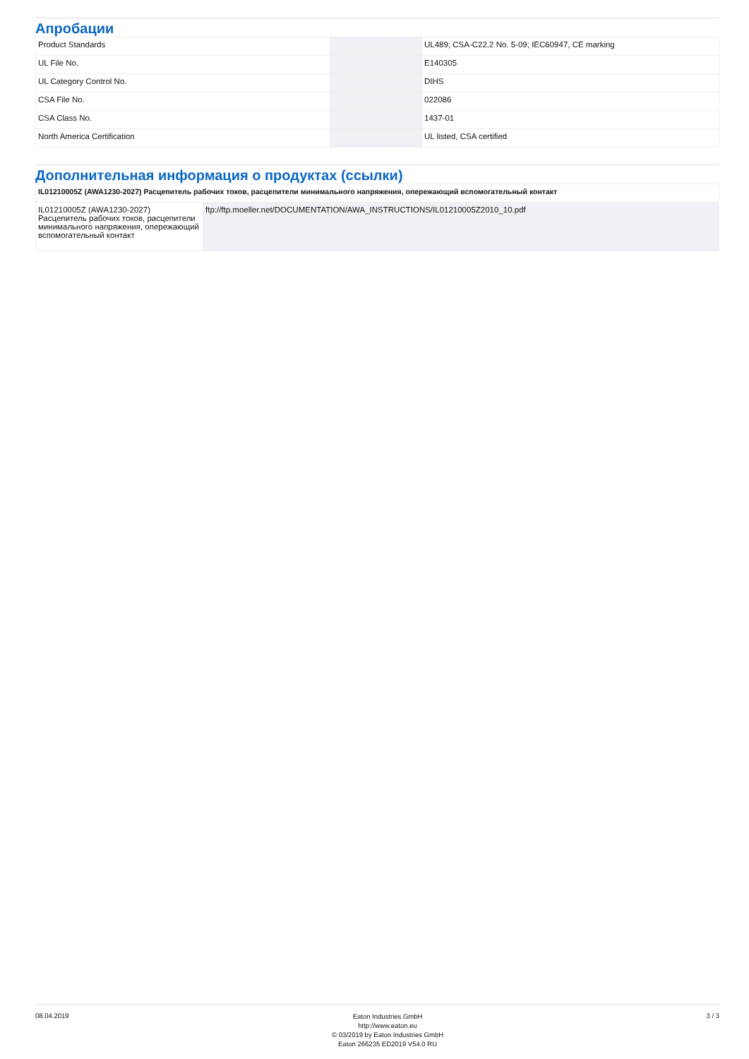Апробации
| Product Standards | | | UL489; CSA-C22.2 No. 5-09; IEC60947, CE marking |
| UL File No. | | | E140305 |
| UL Category Control No. | | | DIHS |
| CSA File No. | | | 022086 |
| CSA Class No. | | | 1437-01 |
| North America Certification | | | UL listed, CSA certified |
Дополнительная информация о продуктах (ссылки)
| IL01210005Z (AWA1230-2027) Расцепитель рабочих токов, расцепители минимального напряжения, опережающий вспомогательный контакт | |
| IL01210005Z (AWA1230-2027) Расцепитель рабочих токов, расцепители минимального напряжения, опережающий вспомогательный контакт | ftp://ftp.moeller.net/DOCUMENTATION/AWA_INSTRUCTIONS/IL01210005Z2010_10.pdf |
08.04.2019
Eaton Industries GmbH
http://www.eaton.eu
© 03/2019 by Eaton Industries GmbH
Eaton 266235 ED2019 V54.0 RU
3 / 3